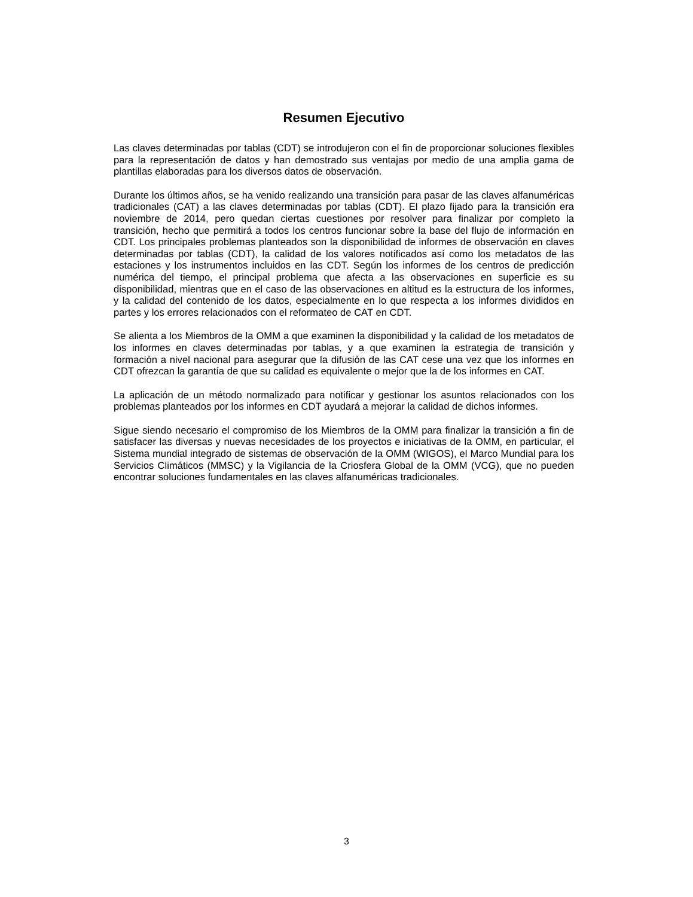Resumen Ejecutivo
Las claves determinadas por tablas (CDT) se introdujeron con el fin de proporcionar soluciones flexibles para la representación de datos y han demostrado sus ventajas por medio de una amplia gama de plantillas elaboradas para los diversos datos de observación.
Durante los últimos años, se ha venido realizando una transición para pasar de las claves alfanuméricas tradicionales (CAT) a las claves determinadas por tablas (CDT). El plazo fijado para la transición era noviembre de 2014, pero quedan ciertas cuestiones por resolver para finalizar por completo la transición, hecho que permitirá a todos los centros funcionar sobre la base del flujo de información en CDT. Los principales problemas planteados son la disponibilidad de informes de observación en claves determinadas por tablas (CDT), la calidad de los valores notificados así como los metadatos de las estaciones y los instrumentos incluidos en las CDT. Según los informes de los centros de predicción numérica del tiempo, el principal problema que afecta a las observaciones en superficie es su disponibilidad, mientras que en el caso de las observaciones en altitud es la estructura de los informes, y la calidad del contenido de los datos, especialmente en lo que respecta a los informes divididos en partes y los errores relacionados con el reformateo de CAT en CDT.
Se alienta a los Miembros de la OMM a que examinen la disponibilidad y la calidad de los metadatos de los informes en claves determinadas por tablas, y a que examinen la estrategia de transición y formación a nivel nacional para asegurar que la difusión de las CAT cese una vez que los informes en CDT ofrezcan la garantía de que su calidad es equivalente o mejor que la de los informes en CAT.
La aplicación de un método normalizado para notificar y gestionar los asuntos relacionados con los problemas planteados por los informes en CDT ayudará a mejorar la calidad de dichos informes.
Sigue siendo necesario el compromiso de los Miembros de la OMM para finalizar la transición a fin de satisfacer las diversas y nuevas necesidades de los proyectos e iniciativas de la OMM, en particular, el Sistema mundial integrado de sistemas de observación de la OMM (WIGOS), el Marco Mundial para los Servicios Climáticos (MMSC) y la Vigilancia de la Criosfera Global de la OMM (VCG), que no pueden encontrar soluciones fundamentales en las claves alfanuméricas tradicionales.
3